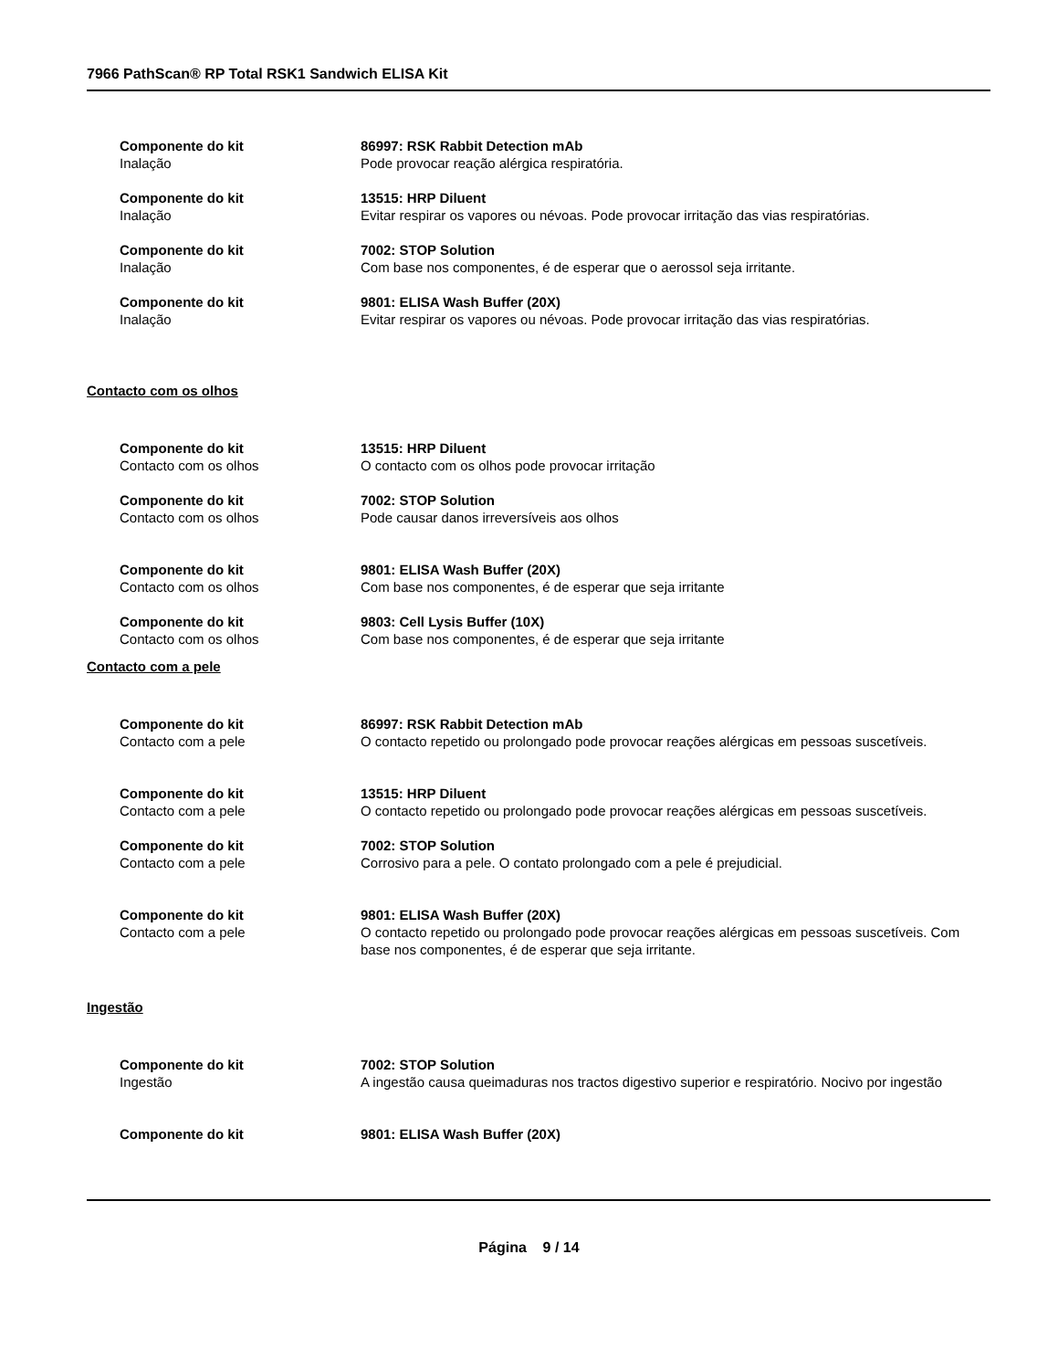7966 PathScan® RP Total RSK1 Sandwich ELISA Kit
Componente do kit
Inalação
86997: RSK Rabbit Detection mAb
Pode provocar reação alérgica respiratória.
Componente do kit
Inalação
13515: HRP Diluent
Evitar respirar os vapores ou névoas. Pode provocar irritação das vias respiratórias.
Componente do kit
Inalação
7002: STOP Solution
Com base nos componentes, é de esperar que o aerossol seja irritante.
Componente do kit
Inalação
9801: ELISA Wash Buffer (20X)
Evitar respirar os vapores ou névoas. Pode provocar irritação das vias respiratórias.
Contacto com os olhos
Componente do kit
Contacto com os olhos
13515: HRP Diluent
O contacto com os olhos pode provocar irritação
Componente do kit
Contacto com os olhos
7002: STOP Solution
Pode causar danos irreversíveis aos olhos
Componente do kit
Contacto com os olhos
9801: ELISA Wash Buffer (20X)
Com base nos componentes, é de esperar que seja irritante
Componente do kit
Contacto com os olhos
9803: Cell Lysis Buffer (10X)
Com base nos componentes, é de esperar que seja irritante
Contacto com a pele
Componente do kit
Contacto com a pele
86997: RSK Rabbit Detection mAb
O contacto repetido ou prolongado pode provocar reações alérgicas em pessoas suscetíveis.
Componente do kit
Contacto com a pele
13515: HRP Diluent
O contacto repetido ou prolongado pode provocar reações alérgicas em pessoas suscetíveis.
Componente do kit
Contacto com a pele
7002: STOP Solution
Corrosivo para a pele. O contato prolongado com a pele é prejudicial.
Componente do kit
Contacto com a pele
9801: ELISA Wash Buffer (20X)
O contacto repetido ou prolongado pode provocar reações alérgicas em pessoas suscetíveis. Com base nos componentes, é de esperar que seja irritante.
Ingestão
Componente do kit
Ingestão
7002: STOP Solution
A ingestão causa queimaduras nos tractos digestivo superior e respiratório. Nocivo por ingestão
Componente do kit 9801: ELISA Wash Buffer (20X)
Página 9 / 14